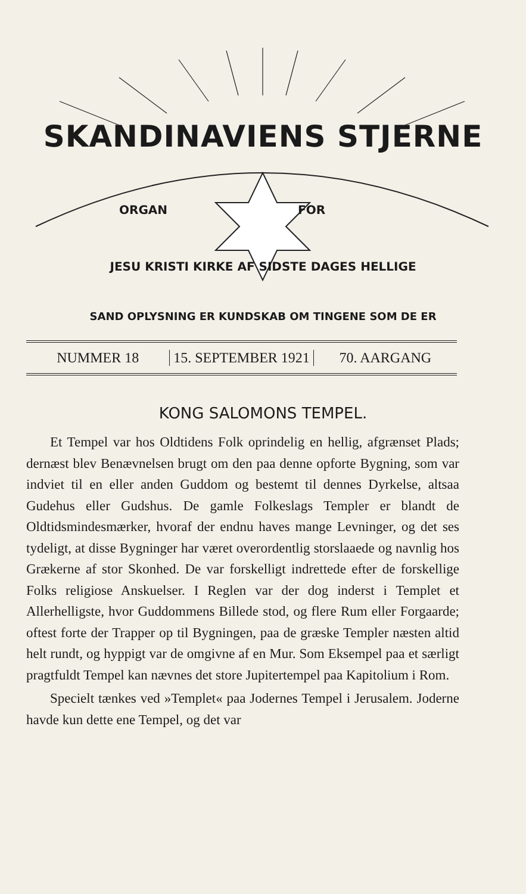SKANDINAVIENS STJERNE
ORGAN FOR
JESU KRISTI KIRKE AF SIDSTE DAGES HELLIGE
SAND OPLYSNING ER KUNDSKAB OM TINGENE SOM DE ER
NUMMER 18 15. SEPTEMBER 1921 70. AARGANG
KONG SALOMONS TEMPEL.
Et Tempel var hos Oldtidens Folk oprindelig en hellig, afgrænset Plads; dernæst blev Benævnelsen brugt om den paa denne opforte Bygning, som var indviet til en eller anden Guddom og bestemt til dennes Dyrkelse, altsaa Gudehus eller Gudshus. De gamle Folkeslags Templer er blandt de Oldtidsmindesmærker, hvoraf der endnu haves mange Levninger, og det ses tydeligt, at disse Bygninger har været overordentlig storslaaede og navnlig hos Grækerne af stor Skonhed. De var forskelligt indrettede efter de forskellige Folks religiose Anskuelser. I Reglen var der dog inderst i Templet et Allerhelligste, hvor Guddommens Billede stod, og flere Rum eller Forgaarde; oftest forte der Trapper op til Bygningen, paa de græske Templer næsten altid helt rundt, og hyppigt var de omgivne af en Mur. Som Eksempel paa et særligt pragtfuldt Tempel kan nævnes det store Jupitertempel paa Kapitolium i Rom.
Specielt tænkes ved »Templet« paa Jodernes Tempel i Jerusalem. Joderne havde kun dette ene Tempel, og det var